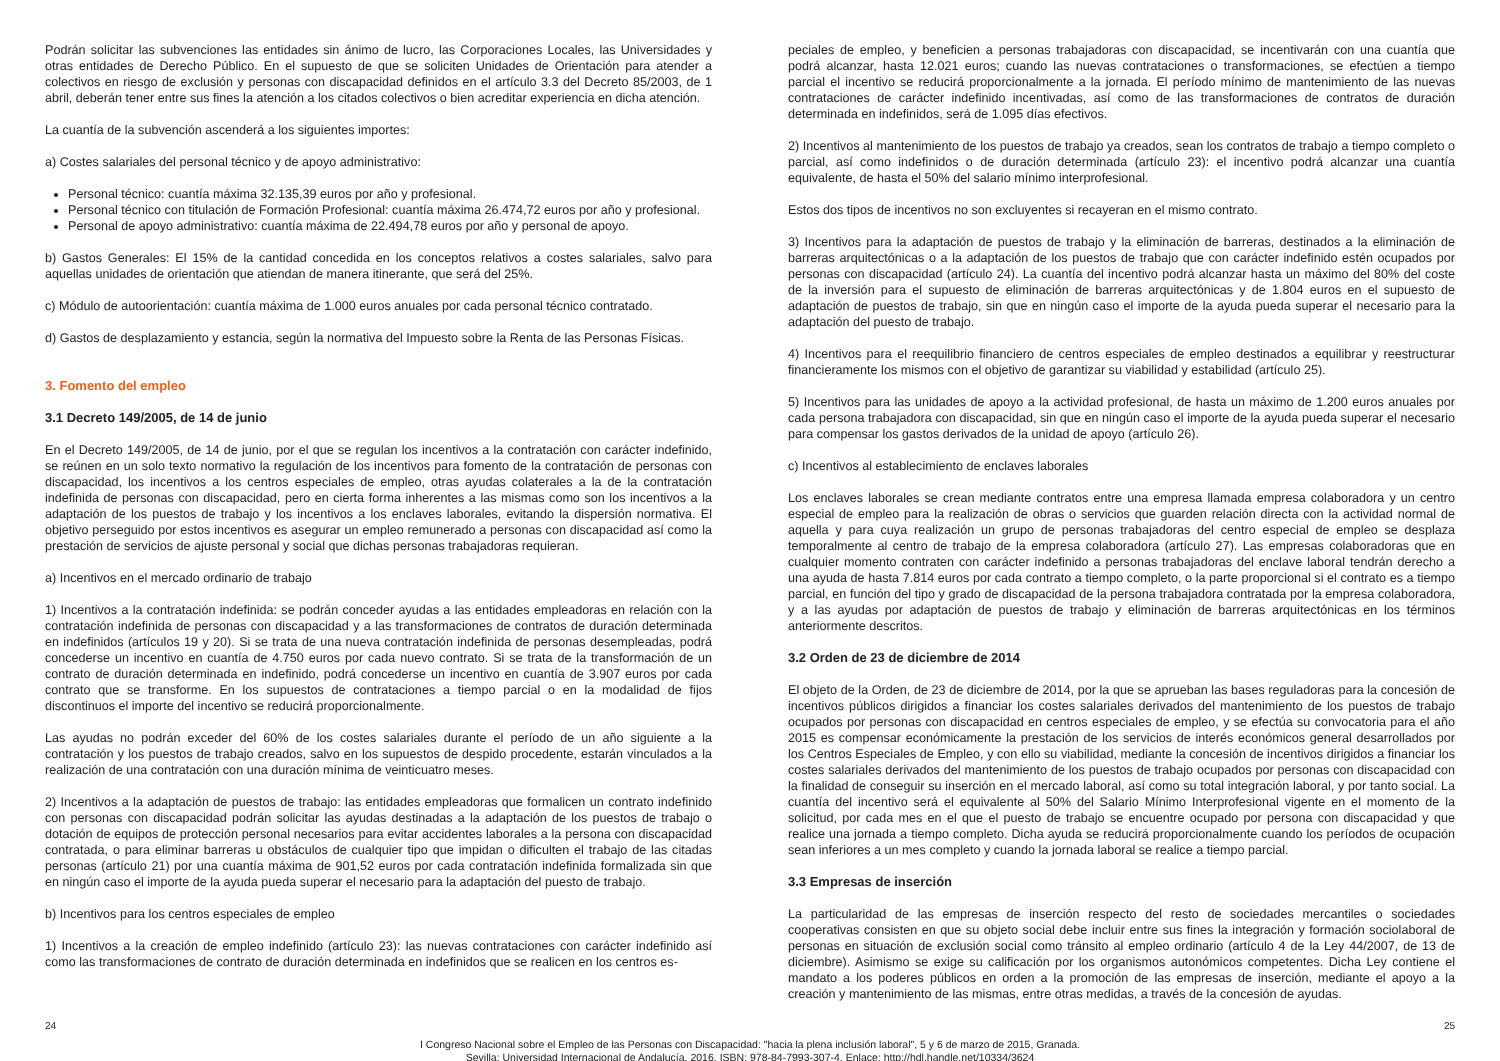Podrán solicitar las subvenciones las entidades sin ánimo de lucro, las Corporaciones Locales, las Universidades y otras entidades de Derecho Público. En el supuesto de que se soliciten Unidades de Orientación para atender a colectivos en riesgo de exclusión y personas con discapacidad definidos en el artículo 3.3 del Decreto 85/2003, de 1 abril, deberán tener entre sus fines la atención a los citados colectivos o bien acreditar experiencia en dicha atención.
La cuantía de la subvención ascenderá a los siguientes importes:
a) Costes salariales del personal técnico y de apoyo administrativo:
Personal técnico: cuantía máxima 32.135,39 euros por año y profesional.
Personal técnico con titulación de Formación Profesional: cuantía máxima 26.474,72 euros por año y profesional.
Personal de apoyo administrativo: cuantía máxima de 22.494,78 euros por año y personal de apoyo.
b) Gastos Generales: El 15% de la cantidad concedida en los conceptos relativos a costes salariales, salvo para aquellas unidades de orientación que atiendan de manera itinerante, que será del 25%.
c) Módulo de autoorientación: cuantía máxima de 1.000 euros anuales por cada personal técnico contratado.
d) Gastos de desplazamiento y estancia, según la normativa del Impuesto sobre la Renta de las Personas Físicas.
3. Fomento del empleo
3.1 Decreto 149/2005, de 14 de junio
En el Decreto 149/2005, de 14 de junio, por el que se regulan los incentivos a la contratación con carácter indefinido, se reúnen en un solo texto normativo la regulación de los incentivos para fomento de la contratación de personas con discapacidad, los incentivos a los centros especiales de empleo, otras ayudas colaterales a la de la contratación indefinida de personas con discapacidad, pero en cierta forma inherentes a las mismas como son los incentivos a la adaptación de los puestos de trabajo y los incentivos a los enclaves laborales, evitando la dispersión normativa. El objetivo perseguido por estos incentivos es asegurar un empleo remunerado a personas con discapacidad así como la prestación de servicios de ajuste personal y social que dichas personas trabajadoras requieran.
a) Incentivos en el mercado ordinario de trabajo
1) Incentivos a la contratación indefinida: se podrán conceder ayudas a las entidades empleadoras en relación con la contratación indefinida de personas con discapacidad y a las transformaciones de contratos de duración determinada en indefinidos (artículos 19 y 20). Si se trata de una nueva contratación indefinida de personas desempleadas, podrá concederse un incentivo en cuantía de 4.750 euros por cada nuevo contrato. Si se trata de la transformación de un contrato de duración determinada en indefinido, podrá concederse un incentivo en cuantía de 3.907 euros por cada contrato que se transforme. En los supuestos de contrataciones a tiempo parcial o en la modalidad de fijos discontinuos el importe del incentivo se reducirá proporcionalmente.
Las ayudas no podrán exceder del 60% de los costes salariales durante el período de un año siguiente a la contratación y los puestos de trabajo creados, salvo en los supuestos de despido procedente, estarán vinculados a la realización de una contratación con una duración mínima de veinticuatro meses.
2) Incentivos a la adaptación de puestos de trabajo: las entidades empleadoras que formalicen un contrato indefinido con personas con discapacidad podrán solicitar las ayudas destinadas a la adaptación de los puestos de trabajo o dotación de equipos de protección personal necesarios para evitar accidentes laborales a la persona con discapacidad contratada, o para eliminar barreras u obstáculos de cualquier tipo que impidan o dificulten el trabajo de las citadas personas (artículo 21) por una cuantía máxima de 901,52 euros por cada contratación indefinida formalizada sin que en ningún caso el importe de la ayuda pueda superar el necesario para la adaptación del puesto de trabajo.
b) Incentivos para los centros especiales de empleo
1) Incentivos a la creación de empleo indefinido (artículo 23): las nuevas contrataciones con carácter indefinido así como las transformaciones de contrato de duración determinada en indefinidos que se realicen en los centros es-
peciales de empleo, y beneficien a personas trabajadoras con discapacidad, se incentivarán con una cuantía que podrá alcanzar, hasta 12.021 euros; cuando las nuevas contrataciones o transformaciones, se efectúen a tiempo parcial el incentivo se reducirá proporcionalmente a la jornada. El período mínimo de mantenimiento de las nuevas contrataciones de carácter indefinido incentivadas, así como de las transformaciones de contratos de duración determinada en indefinidos, será de 1.095 días efectivos.
2) Incentivos al mantenimiento de los puestos de trabajo ya creados, sean los contratos de trabajo a tiempo completo o parcial, así como indefinidos o de duración determinada (artículo 23): el incentivo podrá alcanzar una cuantía equivalente, de hasta el 50% del salario mínimo interprofesional.
Estos dos tipos de incentivos no son excluyentes si recayeran en el mismo contrato.
3) Incentivos para la adaptación de puestos de trabajo y la eliminación de barreras, destinados a la eliminación de barreras arquitectónicas o a la adaptación de los puestos de trabajo que con carácter indefinido estén ocupados por personas con discapacidad (artículo 24). La cuantía del incentivo podrá alcanzar hasta un máximo del 80% del coste de la inversión para el supuesto de eliminación de barreras arquitectónicas y de 1.804 euros en el supuesto de adaptación de puestos de trabajo, sin que en ningún caso el importe de la ayuda pueda superar el necesario para la adaptación del puesto de trabajo.
4) Incentivos para el reequilibrio financiero de centros especiales de empleo destinados a equilibrar y reestructurar financieramente los mismos con el objetivo de garantizar su viabilidad y estabilidad (artículo 25).
5) Incentivos para las unidades de apoyo a la actividad profesional, de hasta un máximo de 1.200 euros anuales por cada persona trabajadora con discapacidad, sin que en ningún caso el importe de la ayuda pueda superar el necesario para compensar los gastos derivados de la unidad de apoyo (artículo 26).
c) Incentivos al establecimiento de enclaves laborales
Los enclaves laborales se crean mediante contratos entre una empresa llamada empresa colaboradora y un centro especial de empleo para la realización de obras o servicios que guarden relación directa con la actividad normal de aquella y para cuya realización un grupo de personas trabajadoras del centro especial de empleo se desplaza temporalmente al centro de trabajo de la empresa colaboradora (artículo 27). Las empresas colaboradoras que en cualquier momento contraten con carácter indefinido a personas trabajadoras del enclave laboral tendrán derecho a una ayuda de hasta 7.814 euros por cada contrato a tiempo completo, o la parte proporcional si el contrato es a tiempo parcial, en función del tipo y grado de discapacidad de la persona trabajadora contratada por la empresa colaboradora, y a las ayudas por adaptación de puestos de trabajo y eliminación de barreras arquitectónicas en los términos anteriormente descritos.
3.2 Orden de 23 de diciembre de 2014
El objeto de la Orden, de 23 de diciembre de 2014, por la que se aprueban las bases reguladoras para la concesión de incentivos públicos dirigidos a financiar los costes salariales derivados del mantenimiento de los puestos de trabajo ocupados por personas con discapacidad en centros especiales de empleo, y se efectúa su convocatoria para el año 2015 es compensar económicamente la prestación de los servicios de interés económicos general desarrollados por los Centros Especiales de Empleo, y con ello su viabilidad, mediante la concesión de incentivos dirigidos a financiar los costes salariales derivados del mantenimiento de los puestos de trabajo ocupados por personas con discapacidad con la finalidad de conseguir su inserción en el mercado laboral, así como su total integración laboral, y por tanto social. La cuantía del incentivo será el equivalente al 50% del Salario Mínimo Interprofesional vigente en el momento de la solicitud, por cada mes en el que el puesto de trabajo se encuentre ocupado por persona con discapacidad y que realice una jornada a tiempo completo. Dicha ayuda se reducirá proporcionalmente cuando los períodos de ocupación sean inferiores a un mes completo y cuando la jornada laboral se realice a tiempo parcial.
3.3 Empresas de inserción
La particularidad de las empresas de inserción respecto del resto de sociedades mercantiles o sociedades cooperativas consisten en que su objeto social debe incluir entre sus fines la integración y formación sociolaboral de personas en situación de exclusión social como tránsito al empleo ordinario (artículo 4 de la Ley 44/2007, de 13 de diciembre). Asimismo se exige su calificación por los organismos autonómicos competentes. Dicha Ley contiene el mandato a los poderes públicos en orden a la promoción de las empresas de inserción, mediante el apoyo a la creación y mantenimiento de las mismas, entre otras medidas, a través de la concesión de ayudas.
24 25
I Congreso Nacional sobre el Empleo de las Personas con Discapacidad: "hacia la plena inclusión laboral", 5 y 6 de marzo de 2015, Granada.
Sevilla: Universidad Internacional de Andalucía, 2016. ISBN: 978-84-7993-307-4. Enlace: http://hdl.handle.net/10334/3624